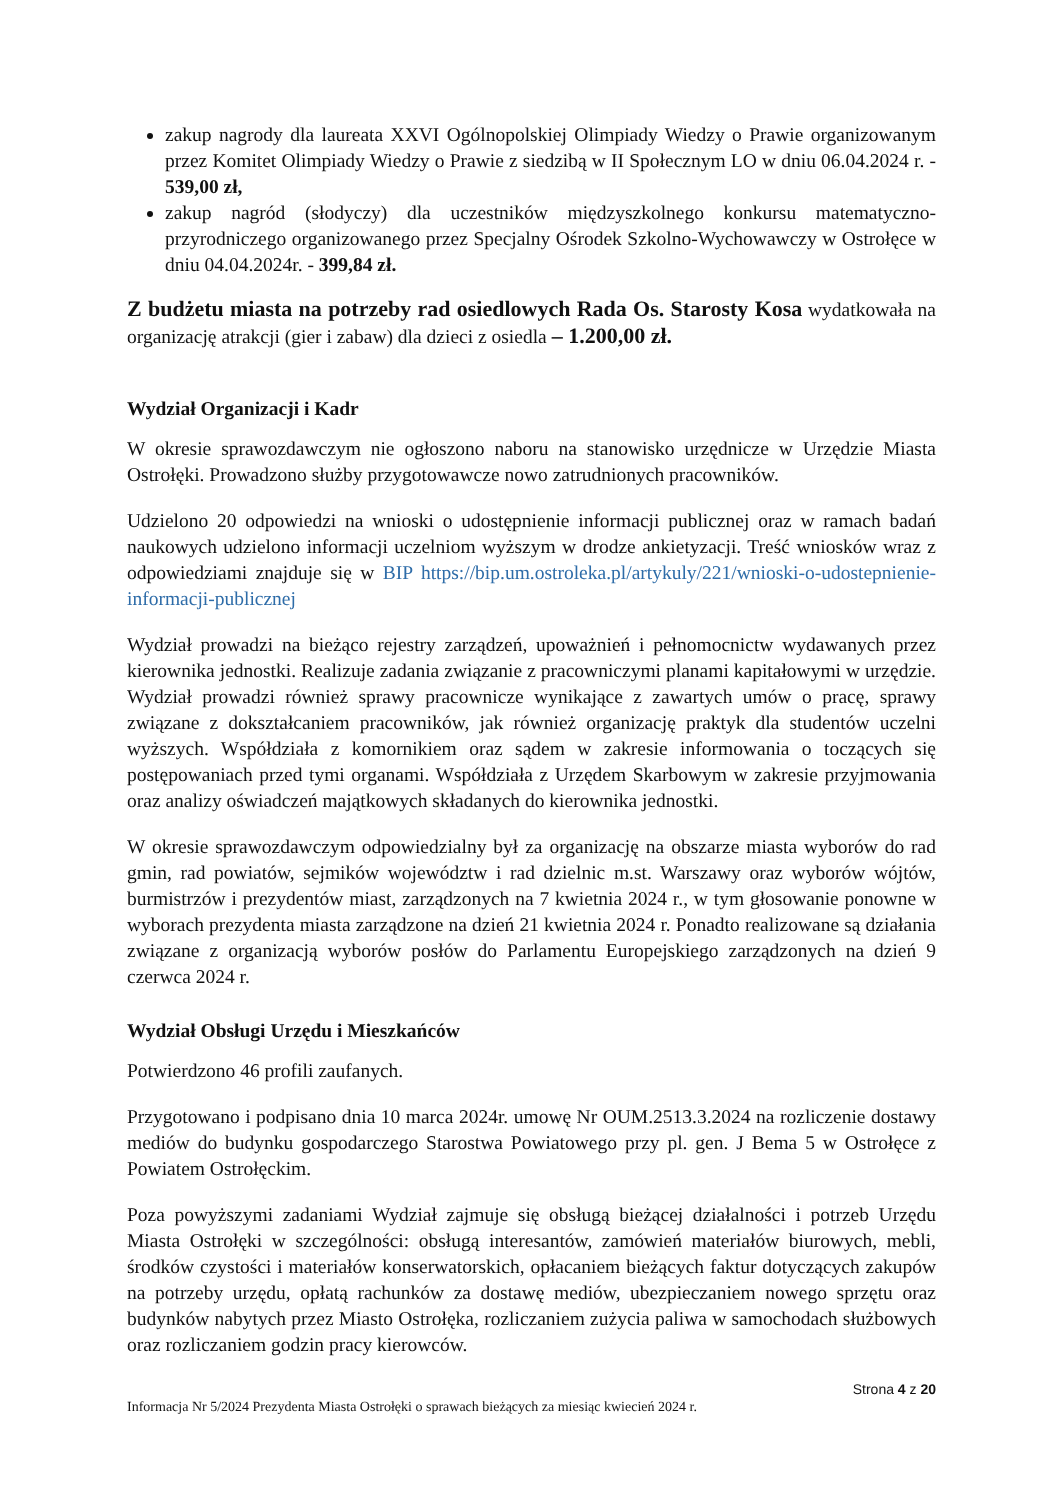zakup nagrody dla laureata XXVI Ogólnopolskiej Olimpiady Wiedzy o Prawie organizowanym przez Komitet Olimpiady Wiedzy o Prawie z siedzibą w II Społecznym LO w dniu 06.04.2024 r. - 539,00 zł,
zakup nagród (słodyczy) dla uczestników międzyszkolnego konkursu matematyczno-przyrodniczego organizowanego przez Specjalny Ośrodek Szkolno-Wychowawczy w Ostrołęce w dniu 04.04.2024r. - 399,84 zł.
Z budżetu miasta na potrzeby rad osiedlowych Rada Os. Starosty Kosa wydatkowała na organizację atrakcji (gier i zabaw) dla dzieci z osiedla – 1.200,00 zł.
Wydział Organizacji i Kadr
W okresie sprawozdawczym nie ogłoszono naboru na stanowisko urzędnicze w Urzędzie Miasta Ostrołęki. Prowadzono służby przygotowawcze nowo zatrudnionych pracowników.
Udzielono 20 odpowiedzi na wnioski o udostępnienie informacji publicznej oraz w ramach badań naukowych udzielono informacji uczelniom wyższym w drodze ankietyzacji. Treść wniosków wraz z odpowiedziami znajduje się w BIP https://bip.um.ostroleka.pl/artykuly/221/wnioski-o-udostepnienie-informacji-publicznej
Wydział prowadzi na bieżąco rejestry zarządzeń, upoważnień i pełnomocnictw wydawanych przez kierownika jednostki. Realizuje zadania związanie z pracowniczymi planami kapitałowymi w urzędzie. Wydział prowadzi również sprawy pracownicze wynikające z zawartych umów o pracę, sprawy związane z dokształcaniem pracowników, jak również organizację praktyk dla studentów uczelni wyższych. Współdziała z komornikiem oraz sądem w zakresie informowania o toczących się postępowaniach przed tymi organami. Współdziała z Urzędem Skarbowym w zakresie przyjmowania oraz analizy oświadczeń majątkowych składanych do kierownika jednostki.
W okresie sprawozdawczym odpowiedzialny był za organizację na obszarze miasta wyborów do rad gmin, rad powiatów, sejmików województw i rad dzielnic m.st. Warszawy oraz wyborów wójtów, burmistrzów i prezydentów miast, zarządzonych na 7 kwietnia 2024 r., w tym głosowanie ponowne w wyborach prezydenta miasta zarządzone na dzień 21 kwietnia 2024 r. Ponadto realizowane są działania związane z organizacją wyborów posłów do Parlamentu Europejskiego zarządzonych na dzień 9 czerwca 2024 r.
Wydział Obsługi Urzędu i Mieszkańców
Potwierdzono 46 profili zaufanych.
Przygotowano i podpisano dnia 10 marca 2024r. umowę Nr OUM.2513.3.2024 na rozliczenie dostawy mediów do budynku gospodarczego Starostwa Powiatowego przy pl. gen. J Bema 5 w Ostrołęce z Powiatem Ostrołęckim.
Poza powyższymi zadaniami Wydział zajmuje się obsługą bieżącej działalności i potrzeb Urzędu Miasta Ostrołęki w szczególności: obsługą interesantów, zamówień materiałów biurowych, mebli, środków czystości i materiałów konserwatorskich, opłacaniem bieżących faktur dotyczących zakupów na potrzeby urzędu, opłatą rachunków za dostawę mediów, ubezpieczaniem nowego sprzętu oraz budynków nabytych przez Miasto Ostrołęka, rozliczaniem zużycia paliwa w samochodach służbowych oraz rozliczaniem godzin pracy kierowców.
Strona 4 z 20
Informacja Nr 5/2024 Prezydenta Miasta Ostrołęki o sprawach bieżących za miesiąc kwiecień 2024 r.